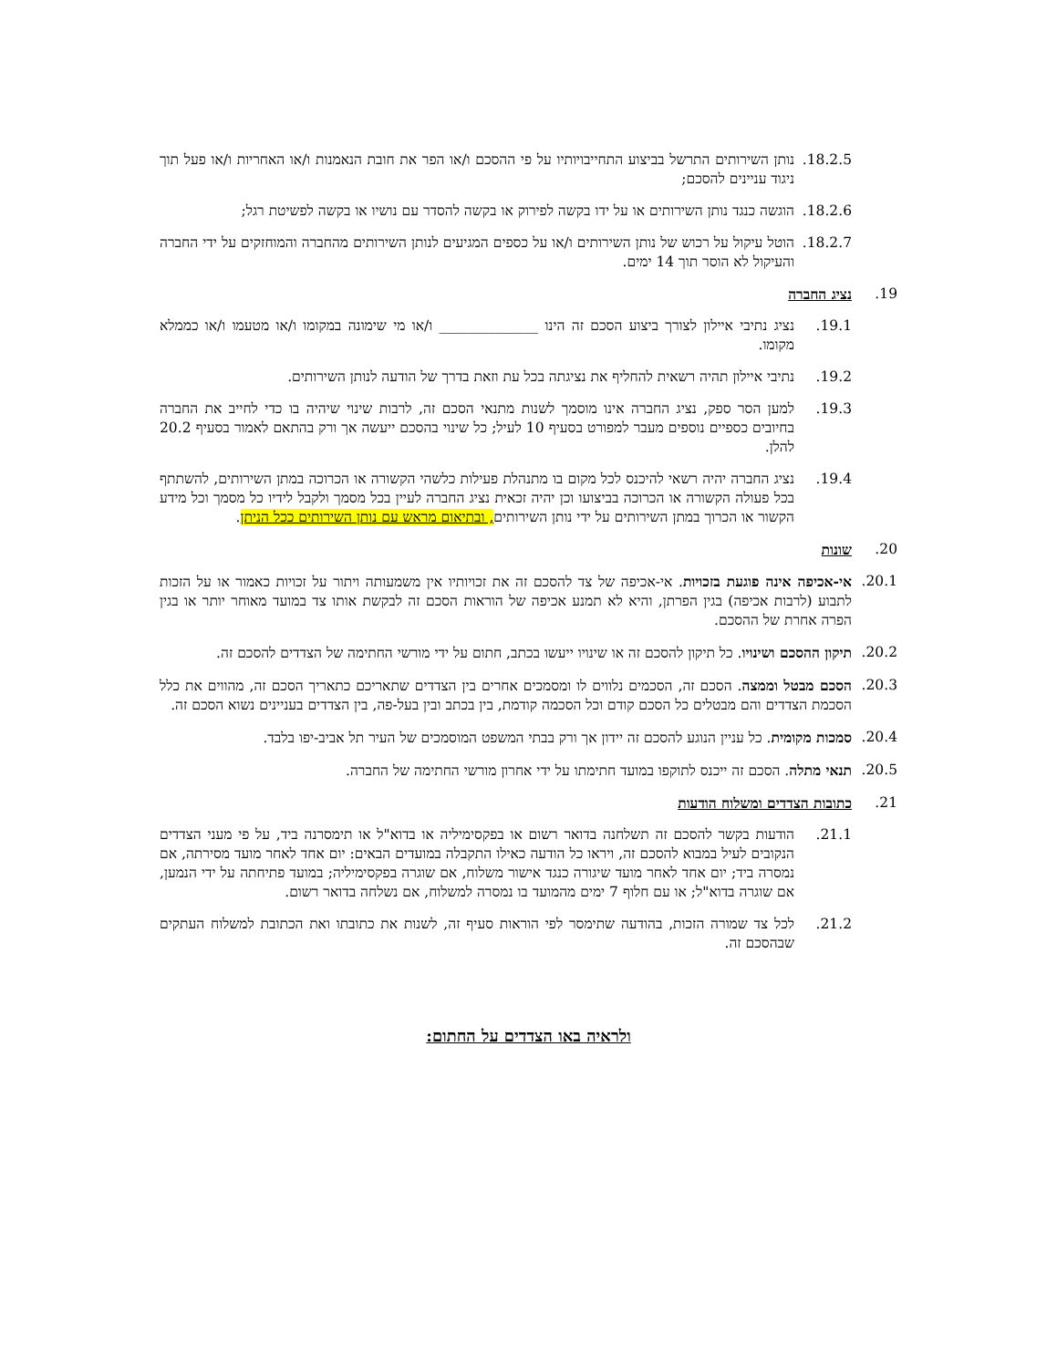18.2.5. נותן השירותים התרשל בביצוע התחייבויותיו על פי ההסכם ו/או הפר את חובת הנאמנות ו/או האחריות ו/או פעל תוך ניגוד עניינים להסכם;
18.2.6. הוגשה כנגד נותן השירותים או על ידו בקשה לפירוק או בקשה להסדר עם נושיו או בקשה לפשיטת רגל;
18.2.7. הוטל עיקול על רכוש של נותן השירותים ו/או על כספים המגיעים לנותן השירותים מהחברה והמוחזקים על ידי החברה והעיקול לא הוסר תוך 14 ימים.
19. נציג החברה
19.1. נציג נתיבי איילון לצורך ביצוע הסכם זה הינו ______________ ו/או מי שימונה במקומו ו/או מטעמו ו/או כממלא מקומו.
19.2. נתיבי איילון תהיה רשאית להחליף את נציגתה בכל עת וזאת בדרך של הודעה לנותן השירותים.
19.3. למען הסר ספק, נציג החברה אינו מוסמך לשנות מתנאי הסכם זה, לרבות שינוי שיהיה בו כדי לחייב את החברה בחיובים כספיים נוספים מעבר למפורט בסעיף 10 לעיל; כל שינוי בהסכם ייעשה אך ורק בהתאם לאמור בסעיף 20.2 להלן.
19.4. נציג החברה יהיה רשאי להיכנס לכל מקום בו מתנהלת פעילות כלשהי הקשורה או הכרוכה במתן השירותים, להשתתף בכל פעולה הקשורה או הכרוכה בביצועו וכן יהיה זכאית נציג החברה לעיין בכל מסמך ולקבל לידיו כל מסמך וכל מידע הקשור או הכרוך במתן השירותים על ידי נותן השירותים, ובתיאום מראש עם נותן השירותים ככל הניתן.
20. שונות
20.1. אי-אכיפה אינה פוגעת בזכויות. אי-אכיפה של צד להסכם זה את זכויותיו אין משמעותה ויתור על זכויות כאמור או על הזכות לתבוע (לרבות אכיפה) בגין הפרתן, והיא לא תמנע אכיפה של הוראות הסכם זה לבקשת אותו צד במועד מאוחר יותר או בגין הפרה אחרת של ההסכם.
20.2. תיקון ההסכם ושינויו. כל תיקון להסכם זה או שינויו ייעשו בכתב, חתום על ידי מורשי החתימה של הצדדים להסכם זה.
20.3. הסכם מבטל וממצה. הסכם זה, הסכמים נלווים לו ומסמכים אחרים בין הצדדים שתאריכם כתאריך הסכם זה, מהווים את כלל הסכמת הצדדים והם מבטלים כל הסכם קודם וכל הסכמה קודמת, בין בכתב ובין בעל-פה, בין הצדדים בעניינים נשוא הסכם זה.
20.4. סמכות מקומית. כל עניין הנוגע להסכם זה יידון אך ורק בבתי המשפט המוסמכים של העיר תל אביב-יפו בלבד.
20.5. תנאי מתלה. הסכם זה ייכנס לתוקפו במועד חתימתו על ידי אחרון מורשי החתימה של החברה.
21. כתובות הצדדים ומשלוח הודעות
21.1. הודעות בקשר להסכם זה תשלחנה בדואר רשום או בפקסימיליה או בדוא"ל או תימסרנה ביד, על פי מעני הצדדים הנקובים לעיל במבוא להסכם זה, ויראו כל הודעה כאילו התקבלה במועדים הבאים: יום אחד לאחר מועד מסירתה, אם נמסרה ביד; יום אחד לאחר מועד שיגורה כנגד אישור משלוח, אם שוגרה בפקסימיליה; במועד פתיחתה על ידי הנמען, אם שוגרה בדוא"ל; או עם חלוף 7 ימים מהמועד בו נמסרה למשלוח, אם נשלחה בדואר רשום.
21.2. לכל צד שמורה הזכות, בהודעה שתימסר לפי הוראות סעיף זה, לשנות את כתובתו ואת הכתובת למשלוח העתקים שבהסכם זה.
ולראיה באו הצדדים על החתום: